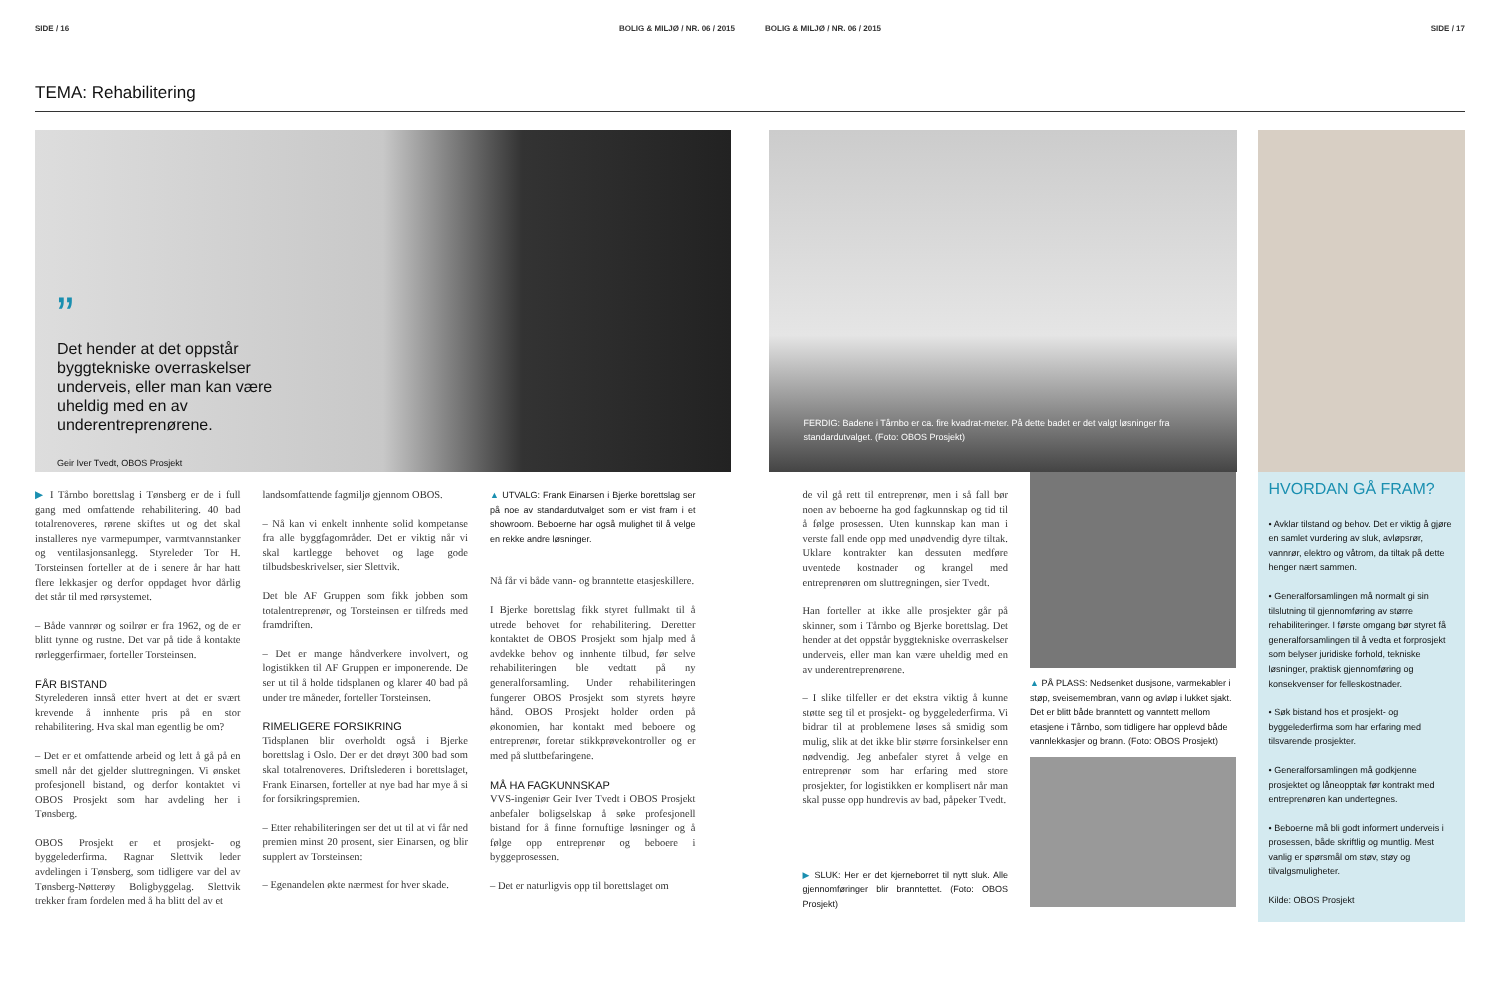SIDE / 16 BOLIG & MILJØ / NR. 06 / 2015 BOLIG & MILJØ / NR. 06 / 2015 SIDE / 17
TEMA: Rehabilitering
”
Det hender at det oppstår byggtekniske overraskelser underveis, eller man kan være uheldig med en av underentreprenørene.
Geir Iver Tvedt, OBOS Prosjekt
FERDIG: Badene i Tårnbo er ca. fire kvadrat-meter. På dette badet er det valgt løsninger fra standardutvalget. (Foto: OBOS Prosjekt)
▶ I Tårnbo borettslag i Tønsberg er de i full gang med omfattende rehabilitering. 40 bad totalrenoveres, rørene skiftes ut og det skal installeres nye varmepumper, varmtvannstanker og ventilasjonsanlegg. Styreleder Tor H. Torsteinsen forteller at de i senere år har hatt flere lekkasjer og derfor oppdaget hvor dårlig det står til med rørsystemet.
– Både vannrør og soilrør er fra 1962, og de er blitt tynne og rustne. Det var på tide å kontakte rørleggerfirmaer, forteller Torsteinsen.
FÅR BISTAND
Styrelederen innså etter hvert at det er svært krevende å innhente pris på en stor rehabilitering. Hva skal man egentlig be om?
– Det er et omfattende arbeid og lett å gå på en smell når det gjelder sluttregningen. Vi ønsket profesjonell bistand, og derfor kontaktet vi OBOS Prosjekt som har avdeling her i Tønsberg.
OBOS Prosjekt er et prosjekt- og byggelederfirma. Ragnar Slettvik leder avdelingen i Tønsberg, som tidligere var del av Tønsberg-Nøtterøy Boligbyggelag. Slettvik trekker fram fordelen med å ha blitt del av et
landsomfattende fagmiljø gjennom OBOS.
– Nå kan vi enkelt innhente solid kompetanse fra alle byggfagområder. Det er viktig når vi skal kartlegge behovet og lage gode tilbudsbeskrivelser, sier Slettvik.
Det ble AF Gruppen som fikk jobben som totalentreprenør, og Torsteinsen er tilfreds med framdriften.
– Det er mange håndverkere involvert, og logistikken til AF Gruppen er imponerende. De ser ut til å holde tidsplanen og klarer 40 bad på under tre måneder, forteller Torsteinsen.
RIMELIGERE FORSIKRING
Tidsplanen blir overholdt også i Bjerke borettslag i Oslo. Der er det drøyt 300 bad som skal totalrenoveres. Driftslederen i borettslaget, Frank Einarsen, forteller at nye bad har mye å si for forsikringspremien.
– Etter rehabiliteringen ser det ut til at vi får ned premien minst 20 prosent, sier Einarsen, og blir supplert av Torsteinsen:
– Egenandelen økte nærmest for hver skade.
▲ UTVALG: Frank Einarsen i Bjerke borettslag ser på noe av standardutvalget som er vist fram i et showroom. Beboerne har også mulighet til å velge en rekke andre løsninger.
Nå får vi både vann- og branntette etasjeskillere.
I Bjerke borettslag fikk styret fullmakt til å utrede behovet for rehabilitering. Deretter kontaktet de OBOS Prosjekt som hjalp med å avdekke behov og innhente tilbud, før selve rehabiliteringen ble vedtatt på ny generalforsamling. Under rehabiliteringen fungerer OBOS Prosjekt som styrets høyre hånd. OBOS Prosjekt holder orden på økonomien, har kontakt med beboere og entreprenør, foretar stikkprøvekontroller og er med på sluttbefaringene.
MÅ HA FAGKUNNSKAP
VVS-ingeniør Geir Iver Tvedt i OBOS Prosjekt anbefaler boligselskap å søke profesjonell bistand for å finne fornuftige løsninger og å følge opp entreprenør og beboere i byggeprosessen.
– Det er naturligvis opp til borettslaget om
de vil gå rett til entreprenør, men i så fall bør noen av beboerne ha god fagkunnskap og tid til å følge prosessen. Uten kunnskap kan man i verste fall ende opp med unødvendig dyre tiltak. Uklare kontrakter kan dessuten medføre uventede kostnader og krangel med entreprenøren om sluttregningen, sier Tvedt.
Han forteller at ikke alle prosjekter går på skinner, som i Tårnbo og Bjerke borettslag. Det hender at det oppstår byggtekniske overraskelser underveis, eller man kan være uheldig med en av underentreprenørene.
– I slike tilfeller er det ekstra viktig å kunne støtte seg til et prosjekt- og byggelederfirma. Vi bidrar til at problemene løses så smidig som mulig, slik at det ikke blir større forsinkelser enn nødvendig. Jeg anbefaler styret å velge en entreprenør som har erfaring med store prosjekter, for logistikken er komplisert når man skal pusse opp hundrevis av bad, påpeker Tvedt.
▶ SLUK: Her er det kjerneborret til nytt sluk. Alle gjennomføringer blir branntettet. (Foto: OBOS Prosjekt)
▲ PÅ PLASS: Nedsenket dusjsone, varmekabler i støp, sveisemembran, vann og avløp i lukket sjakt. Det er blitt både branntett og vanntett mellom etasjene i Tårnbo, som tidligere har opplevd både vannlekkasjer og brann. (Foto: OBOS Prosjekt)
HVORDAN GÅ FRAM?
• Avklar tilstand og behov. Det er viktig å gjøre en samlet vurdering av sluk, avløpsrør, vannrør, elektro og våtrom, da tiltak på dette henger nært sammen.
• Generalforsamlingen må normalt gi sin tilslutning til gjennomføring av større rehabiliteringer. I første omgang bør styret få generalforsamlingen til å vedta et forprosjekt som belyser juridiske forhold, tekniske løsninger, praktisk gjennomføring og konsekvenser for felleskostnader.
• Søk bistand hos et prosjekt- og byggelederfirma som har erfaring med tilsvarende prosjekter.
• Generalforsamlingen må godkjenne prosjektet og låneopptak før kontrakt med entreprenøren kan undertegnes.
• Beboerne må bli godt informert underveis i prosessen, både skriftlig og muntlig. Mest vanlig er spørsmål om støv, støy og tilvalgsmuligheter.
Kilde: OBOS Prosjekt